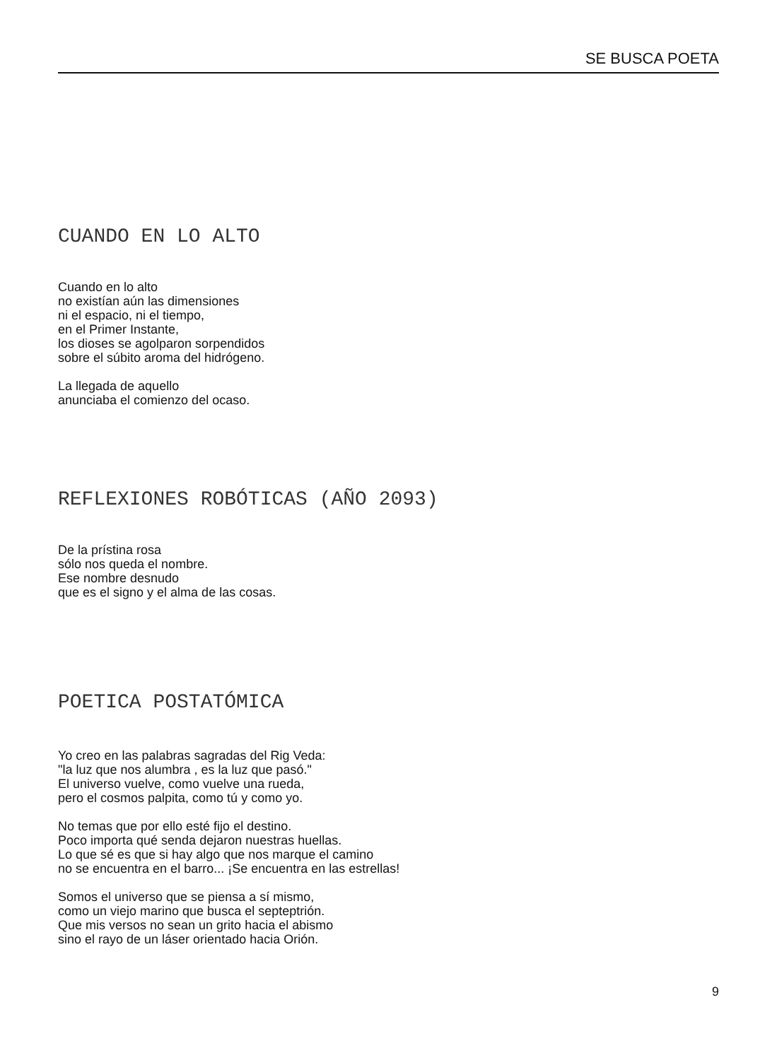SE BUSCA POETA
CUANDO EN LO ALTO
Cuando en lo alto
no existían aún las dimensiones
ni el espacio, ni el tiempo,
en el Primer Instante,
los dioses se agolparon sorpendidos
sobre el súbito aroma del hidrógeno.
La llegada de aquello
anunciaba el comienzo del ocaso.
REFLEXIONES ROBÓTICAS (AÑO 2093)
De la prístina rosa
sólo nos queda el nombre.
Ese nombre desnudo
que es el signo y el alma de las cosas.
POETICA POSTATÓMICA
Yo creo en las palabras sagradas del Rig Veda:
"la luz que nos alumbra , es la luz que pasó."
El universo vuelve, como vuelve una rueda,
pero el cosmos palpita, como tú y como yo.
No temas que por ello esté fijo el destino.
Poco importa qué senda dejaron nuestras huellas.
Lo que sé es que si hay algo que nos marque el camino
no se encuentra en el barro... ¡Se encuentra en las estrellas!
Somos el universo que se piensa a sí mismo,
como un viejo marino que busca el septeptrión.
Que mis versos no sean un grito hacia el abismo
sino el rayo de un láser orientado hacia Orión.
9